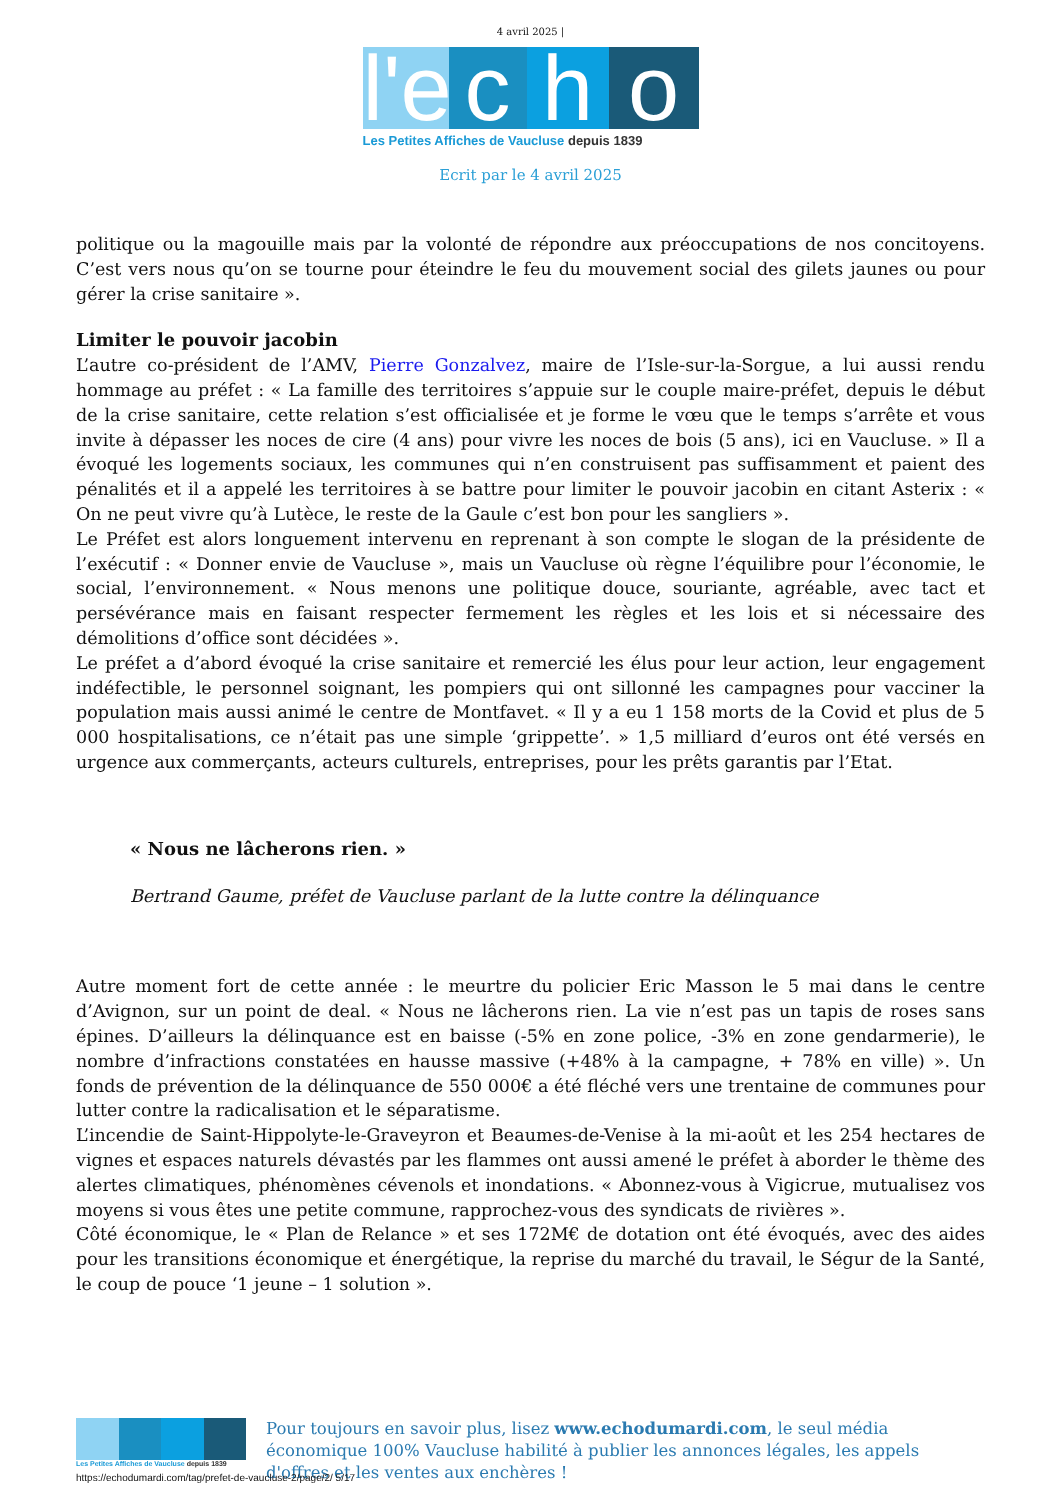4 avril 2025 |
l'e
c
h
o
Les Petites Affiches de Vaucluse depuis 1839
Ecrit par le 4 avril 2025
politique ou la magouille mais par la volonté de répondre aux préoccupations de nos concitoyens. C’est vers nous qu’on se tourne pour éteindre le feu du mouvement social des gilets jaunes ou pour gérer la crise sanitaire ».
Limiter le pouvoir jacobin
L’autre co-président de l’AMV, Pierre Gonzalvez, maire de l’Isle-sur-la-Sorgue, a lui aussi rendu hommage au préfet : « La famille des territoires s’appuie sur le couple maire-préfet, depuis le début de la crise sanitaire, cette relation s’est officialisée et je forme le vœu que le temps s’arrête et vous invite à dépasser les noces de cire (4 ans) pour vivre les noces de bois (5 ans), ici en Vaucluse. » Il a évoqué les logements sociaux, les communes qui n’en construisent pas suffisamment et paient des pénalités et il a appelé les territoires à se battre pour limiter le pouvoir jacobin en citant Asterix : « On ne peut vivre qu’à Lutèce, le reste de la Gaule c’est bon pour les sangliers ».
Le Préfet est alors longuement intervenu en reprenant à son compte le slogan de la présidente de l’exécutif : « Donner envie de Vaucluse », mais un Vaucluse où règne l’équilibre pour l’économie, le social, l’environnement. « Nous menons une politique douce, souriante, agréable, avec tact et persévérance mais en faisant respecter fermement les règles et les lois et si nécessaire des démolitions d’office sont décidées ».
Le préfet a d’abord évoqué la crise sanitaire et remercié les élus pour leur action, leur engagement indéfectible, le personnel soignant, les pompiers qui ont sillonné les campagnes pour vacciner la population mais aussi animé le centre de Montfavet. « Il y a eu 1 158 morts de la Covid et plus de 5 000 hospitalisations, ce n’était pas une simple ‘grippette’. » 1,5 milliard d’euros ont été versés en urgence aux commerçants, acteurs culturels, entreprises, pour les prêts garantis par l’Etat.
« Nous ne lâcherons rien. »
Bertrand Gaume, préfet de Vaucluse parlant de la lutte contre la délinquance
Autre moment fort de cette année : le meurtre du policier Eric Masson le 5 mai dans le centre d’Avignon, sur un point de deal. « Nous ne lâcherons rien. La vie n’est pas un tapis de roses sans épines. D’ailleurs la délinquance est en baisse (-5% en zone police, -3% en zone gendarmerie), le nombre d’infractions constatées en hausse massive (+48% à la campagne, + 78% en ville) ». Un fonds de prévention de la délinquance de 550 000€ a été fléché vers une trentaine de communes pour lutter contre la radicalisation et le séparatisme.
L’incendie de Saint-Hippolyte-le-Graveyron et Beaumes-de-Venise à la mi-août et les 254 hectares de vignes et espaces naturels dévastés par les flammes ont aussi amené le préfet à aborder le thème des alertes climatiques, phénomènes cévenols et inondations. « Abonnez-vous à Vigicrue, mutualisez vos moyens si vous êtes une petite commune, rapprochez-vous des syndicats de rivières ».
Côté économique, le « Plan de Relance » et ses 172M€ de dotation ont été évoqués, avec des aides pour les transitions économique et énergétique, la reprise du marché du travail, le Ségur de la Santé, le coup de pouce ‘1 jeune – 1 solution ».
Les Petites Affiches de Vaucluse depuis 1839
Pour toujours en savoir plus, lisez www.echodumardi.com, le seul média économique 100% Vaucluse habilité à publier les annonces légales, les appels d'offres et les ventes aux enchères !
https://echodumardi.com/tag/prefet-de-vaucluse-2/page/2/ 5/17